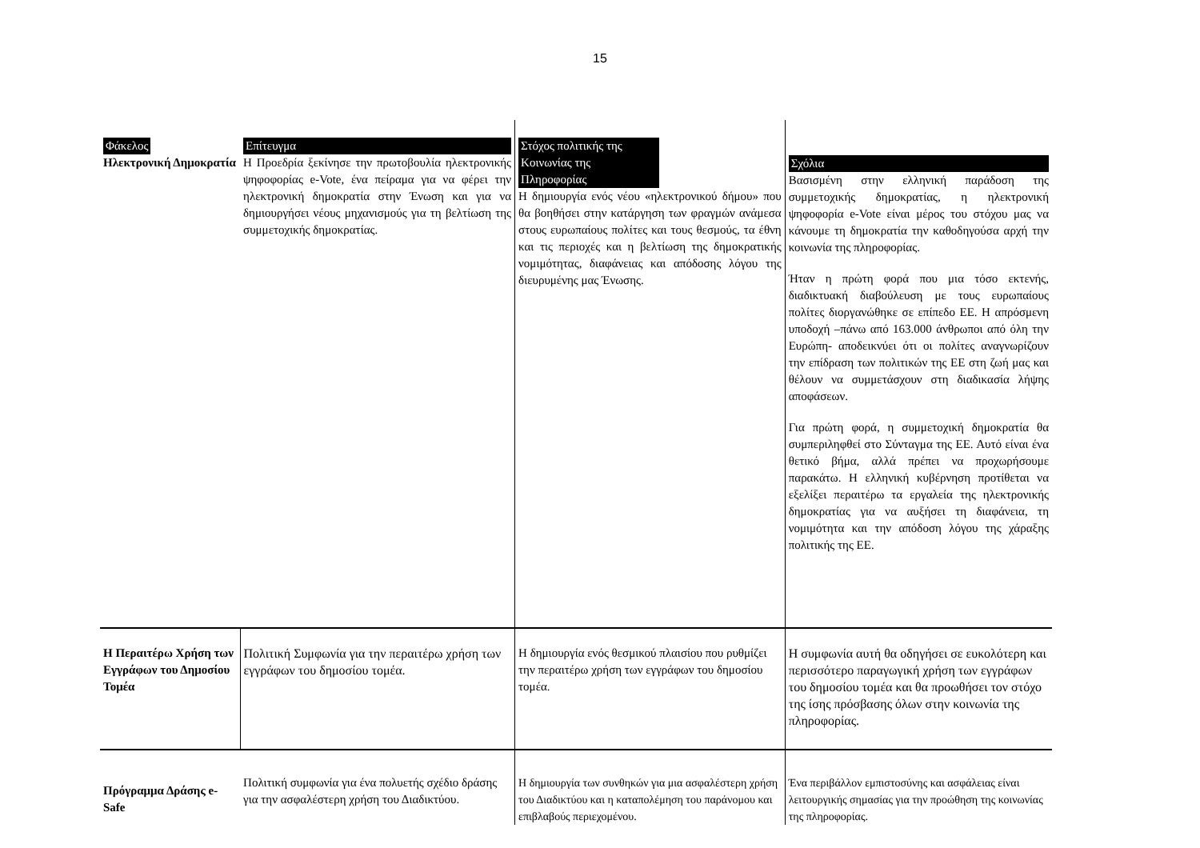15
| Φάκελος Ηλεκτρονική Δημοκρατία | Επίτευγμα Η Προεδρία ξεκίνησε την πρωτοβουλία ηλεκτρονικής ψηφοφορίας e-Vote, ένα πείραμα για να φέρει την ηλεκτρονική δημοκρατία στην Ένωση και για να δημιουργήσει νέους μηχανισμούς για τη βελτίωση της συμμετοχικής δημοκρατίας. | Στόχος πολιτικής της Κοινωνίας της Πληροφορίας Η δημιουργία ενός νέου «ηλεκτρονικού δήμου» που θα βοηθήσει στην κατάργηση των φραγμών ανάμεσα στους ευρωπαίους πολίτες και τους θεσμούς, τα έθνη και τις περιοχές και η βελτίωση της δημοκρατικής νομιμότητας, διαφάνειας και απόδοσης λόγου της διευρυμένης μας Ένωσης. | Σχόλια Βασισμένη στην ελληνική παράδοση της συμμετοχικής δημοκρατίας, η ηλεκτρονική ψηφοφορία e-Vote είναι μέρος του στόχου μας να κάνουμε τη δημοκρατία την καθοδηγούσα αρχή την κοινωνία της πληροφορίας. Ήταν η πρώτη φορά που μια τόσο εκτενής, διαδικτυακή διαβούλευση με τους ευρωπαίους πολίτες διοργανώθηκε σε επίπεδο ΕΕ. Η απρόσμενη υποδοχή –πάνω από 163.000 άνθρωποι από όλη την Ευρώπη- αποδεικνύει ότι οι πολίτες αναγνωρίζουν την επίδραση των πολιτικών της ΕΕ στη ζωή μας και θέλουν να συμμετάσχουν στη διαδικασία λήψης αποφάσεων. Για πρώτη φορά, η συμμετοχική δημοκρατία θα συμπεριληφθεί στο Σύνταγμα της ΕΕ. Αυτό είναι ένα θετικό βήμα, αλλά πρέπει να προχωρήσουμε παρακάτω. Η ελληνική κυβέρνηση προτίθεται να εξελίξει περαιτέρω τα εργαλεία της ηλεκτρονικής δημοκρατίας για να αυξήσει τη διαφάνεια, τη νομιμότητα και την απόδοση λόγου της χάραξης πολιτικής της ΕΕ. |
| Η Περαιτέρω Χρήση των Εγγράφων του Δημοσίου Τομέα | Πολιτική Συμφωνία για την περαιτέρω χρήση των εγγράφων του δημοσίου τομέα. | Η δημιουργία ενός θεσμικού πλαισίου που ρυθμίζει την περαιτέρω χρήση των εγγράφων του δημοσίου τομέα. | Η συμφωνία αυτή θα οδηγήσει σε ευκολότερη και περισσότερο παραγωγική χρήση των εγγράφων του δημοσίου τομέα και θα προωθήσει τον στόχο της ίσης πρόσβασης όλων στην κοινωνία της πληροφορίας. |
| Πρόγραμμα Δράσης e-Safe | Πολιτική συμφωνία για ένα πολυετής σχέδιο δράσης για την ασφαλέστερη χρήση του Διαδικτύου. | Η δημιουργία των συνθηκών για μια ασφαλέστερη χρήση του Διαδικτύου και η καταπολέμηση του παράνομου και επιβλαβούς περιεχομένου. | Ένα περιβάλλον εμπιστοσύνης και ασφάλειας είναι λειτουργικής σημασίας για την προώθηση της κοινωνίας της πληροφορίας. |